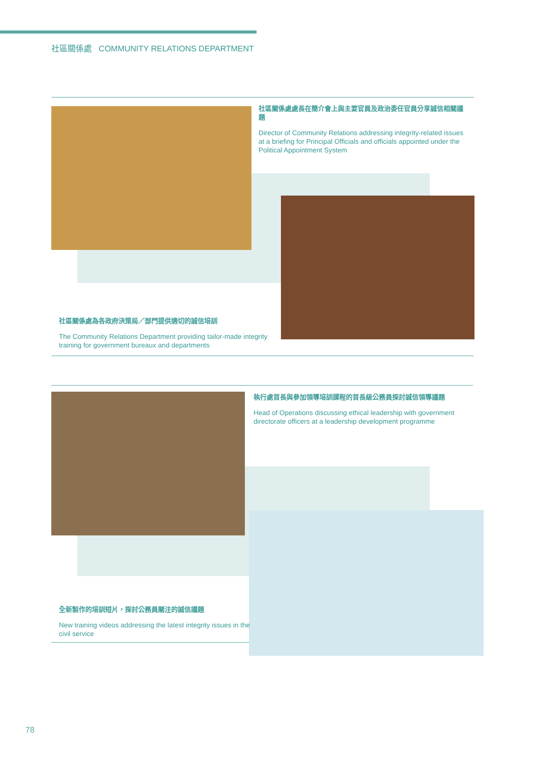社區關係處 COMMUNITY RELATIONS DEPARTMENT
社區關係處處長在簡介會上與主要官員及政治委任官員分享誠信相關議題
Director of Community Relations addressing integrity-related issues at a briefing for Principal Officials and officials appointed under the Political Appointment System
社區關係處為各政府決策局／部門提供適切的誠信培訓
The Community Relations Department providing tailor-made integrity training for government bureaux and departments
執行處首長與參加領導培訓課程的首長級公務員探討誠信領導議題
Head of Operations discussing ethical leadership with government directorate officers at a leadership development programme
全新製作的培訓短片，探討公務員關注的誠信議題
New training videos addressing the latest integrity issues in the civil service
78